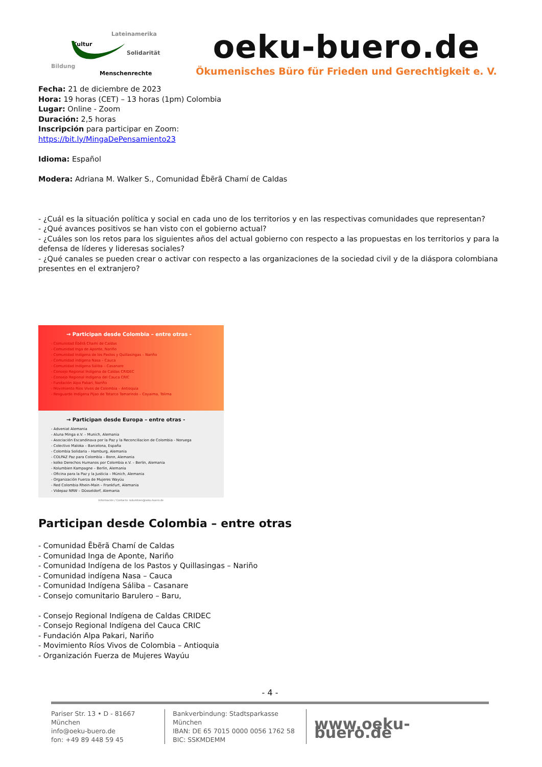Lateinamerika
Kultur
Solidarität
Bildung
Menschenrechte
oeku-buero.de
Ökumenisches Büro für Frieden und Gerechtigkeit e. V.
Fecha: 21 de diciembre de 2023
Hora: 19 horas (CET) – 13 horas (1pm) Colombia
Lugar: Online - Zoom
Duración: 2,5 horas
Inscripción para participar en Zoom:
https://bit.ly/MingaDePensamiento23
Idioma: Español
Modera: Adriana M. Walker S., Comunidad Ẽbẽrã Chamí de Caldas
- ¿Cuál es la situación política y social en cada uno de los territorios y en las respectivas comunidades que representan?
- ¿Qué avances positivos se han visto con el gobierno actual?
- ¿Cuáles son los retos para los siguientes años del actual gobierno con respecto a las propuestas en los territorios y para la defensa de líderes y lideresas sociales?
- ¿Qué canales se pueden crear o activar con respecto a las organizaciones de la sociedad civil y de la diáspora colombiana presentes en el extranjero?
→ Participan desde Colombia – entre otras -
- Comunidad Ẽbẽrã Chamí de Caldas
- Comunidad Inga de Aponte, Nariño
- Comunidad Indígena de los Pastos y Quillasingas – Nariño
- Comunidad indígena Nasa – Cauca
- Comunidad Indígena Sáliba – Casanare
- Consejo Regional Indígena de Caldas CRIDEC
- Consejo Regional Indígena del Cauca CRIC
- Fundación Alpa Pakari, Nariño
- Movimiento Ríos Vivos de Colombia – Antioquia
- Resguardo Indígena Pijao de Totarco Tamarindo – Coyaima, Tolima
→ Participan desde Europa – entre otras -
- Adveniat Alemania
- Aluna Minga e.V. – Munich, Alemania
- Asociación Escandinava por la Paz y la Reconciliacion de Colombia - Noruega
- Colectivo Maloka – Barcelona, España
- Colombia Solidaria – Hamburg, Alemania
- COLPAZ Paz para Colombia – Bonn, Alemania
- kolko Derechos Humanos por Colombia e.V. – Berlin, Alemania
- Kolumbien Kampagne – Berlin, Alemania
- Oficina para la Paz y la Justicia – Múnich, Alemania
- Organización Fuerza de Mujeres Wayúu
- Red Colombia Rhein-Main – Frankfurt, Alemania
- Videpaz NRW – Düsseldorf, Alemania
Información / Contacto: kolumbien@oeku-buero.de
Participan desde Colombia – entre otras
- Comunidad Ẽbẽrã Chamí de Caldas
- Comunidad Inga de Aponte, Nariño
- Comunidad Indígena de los Pastos y Quillasingas – Nariño
- Comunidad indígena Nasa – Cauca
- Comunidad Indígena Sáliba – Casanare
- Consejo comunitario Barulero – Baru,
- Consejo Regional Indígena de Caldas CRIDEC
- Consejo Regional Indígena del Cauca CRIC
- Fundación Alpa Pakari, Nariño
- Movimiento Ríos Vivos de Colombia – Antioquia
- Organización Fuerza de Mujeres Wayúu
- 4 -
Pariser Str. 13 • D - 81667 München
info@oeku-buero.de
fon: +49 89 448 59 45
Bankverbindung: Stadtsparkasse München
IBAN: DE 65 7015 0000 0056 1762 58
BIC: SSKMDEMM
www.oeku-buero.de